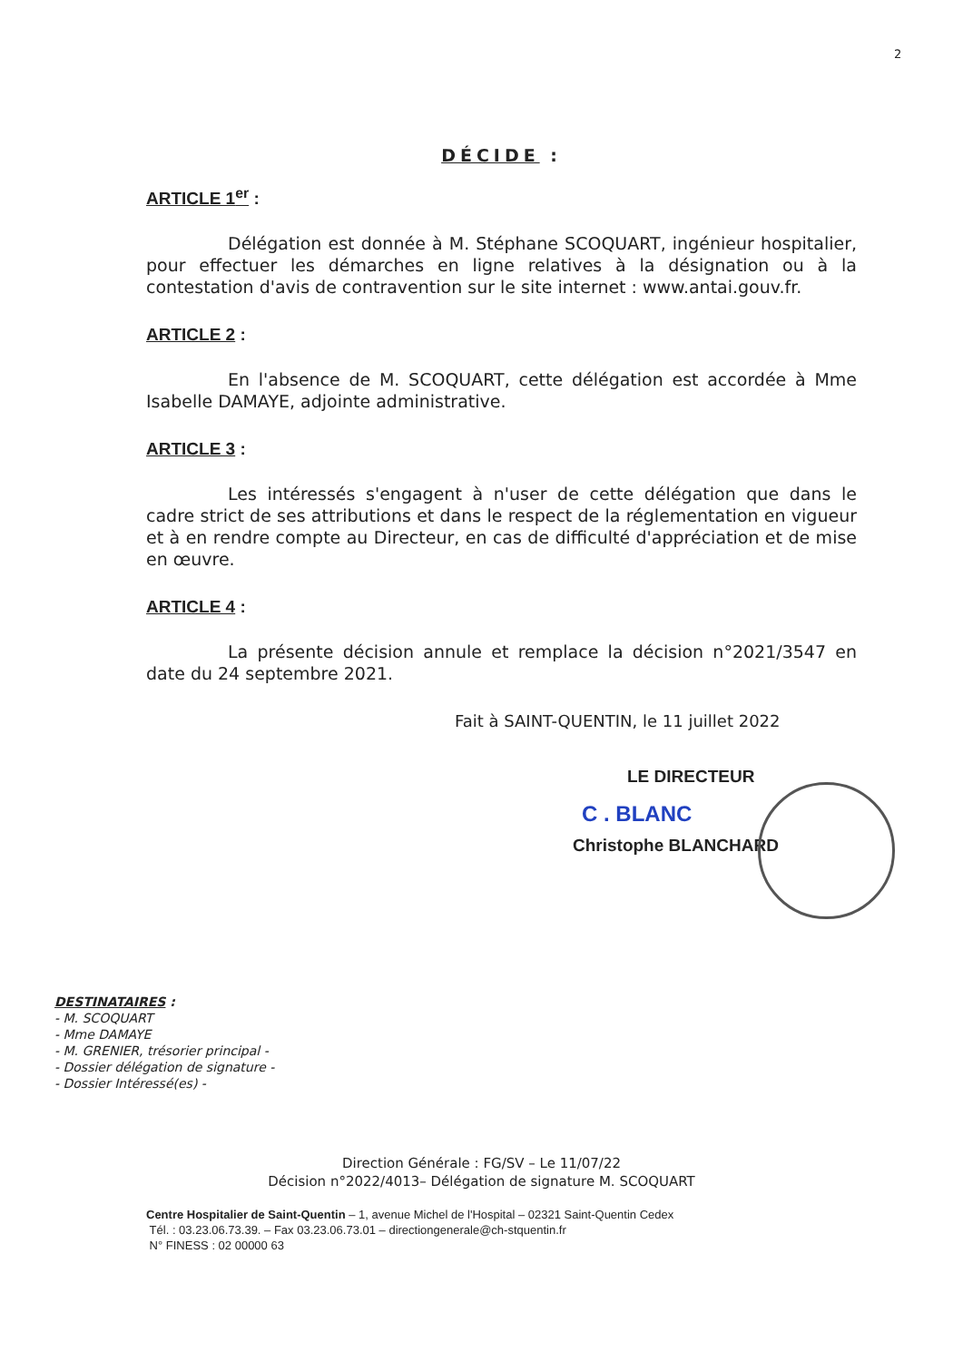2
DÉCIDE :
ARTICLE 1<sup>er</sup> :
Délégation est donnée à M. Stéphane SCOQUART, ingénieur hospitalier, pour effectuer les démarches en ligne relatives à la désignation ou à la contestation d'avis de contravention sur le site internet : www.antai.gouv.fr.
ARTICLE 2 :
En l'absence de M. SCOQUART, cette délégation est accordée à Mme Isabelle DAMAYE, adjointe administrative.
ARTICLE 3 :
Les intéressés s'engagent à n'user de cette délégation que dans le cadre strict de ses attributions et dans le respect de la réglementation en vigueur et à en rendre compte au Directeur, en cas de difficulté d'appréciation et de mise en œuvre.
ARTICLE 4 :
La présente décision annule et remplace la décision n°2021/3547 en date du 24 septembre 2021.
Fait à SAINT-QUENTIN, le 11 juillet 2022
LE DIRECTEUR
C . BLANC
Christophe BLANCHARD
DESTINATAIRES :
- M. SCOQUART
- Mme DAMAYE
- M. GRENIER, trésorier principal -
- Dossier délégation de signature -
- Dossier Intéressé(es) -
Direction Générale : FG/SV – Le 11/07/22
Décision n°2022/4013– Délégation de signature M. SCOQUART
Centre Hospitalier de Saint-Quentin – 1, avenue Michel de l'Hospital – 02321 Saint-Quentin Cedex
Tél. : 03.23.06.73.39. – Fax 03.23.06.73.01 – directiongenerale@ch-stquentin.fr
N° FINESS : 02 00000 63